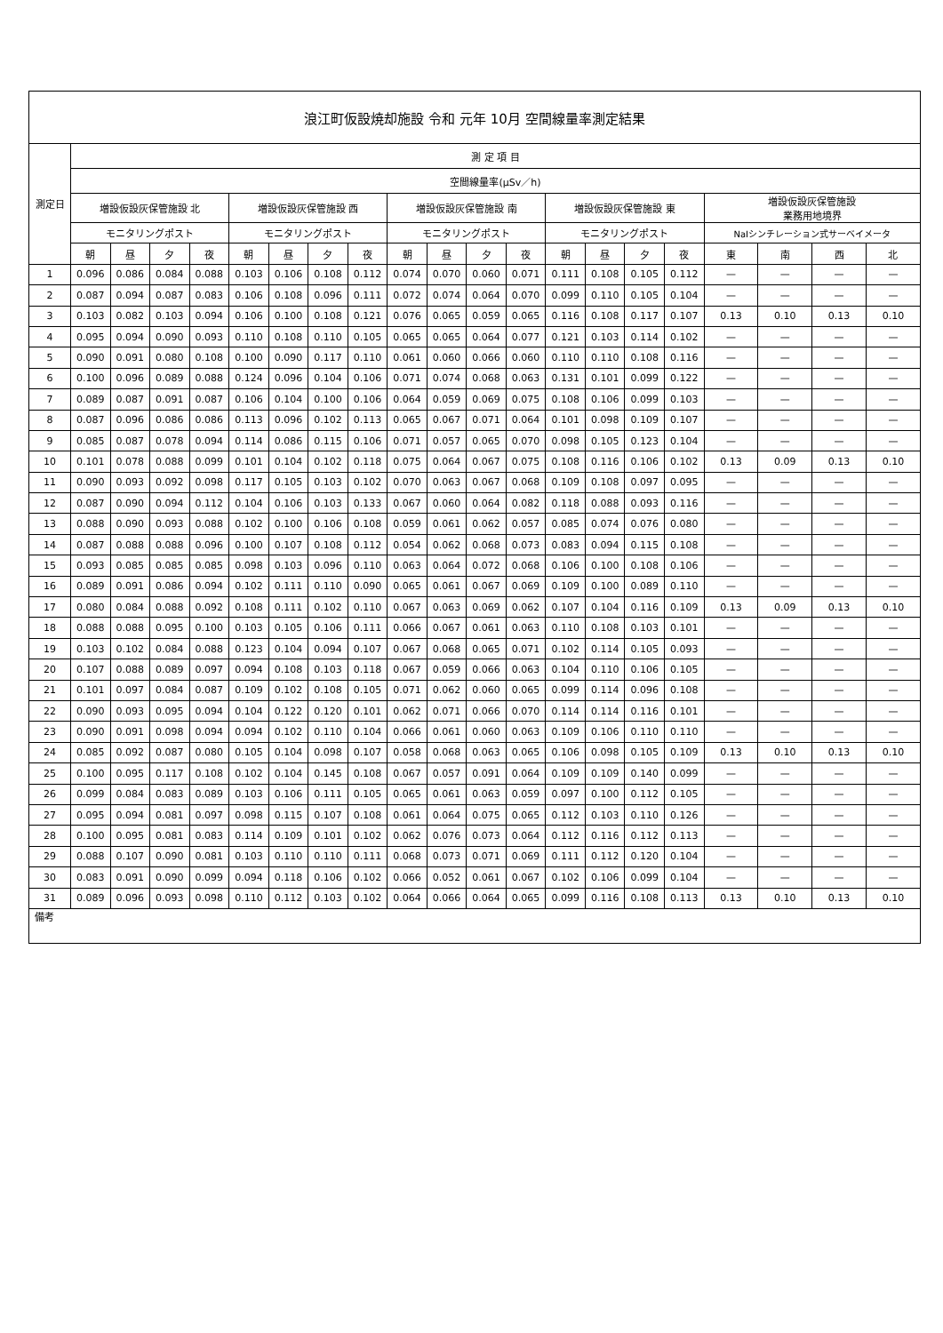| 浪江町仮設焼却施設 令和 元年 10月 空間線量率測定結果 | | | | | | | | | | | | | | | | | | | | |
| --- | --- | --- | --- | --- | --- | --- | --- | --- | --- | --- | --- | --- | --- | --- | --- | --- | --- | --- | --- | --- |
| 測定日 | 測 定 項 目 | | | | | | | | | | | | | | | | | | | |
| | 空間線量率(μSv／h) | | | | | | | | | | | | | | | | | | | |
| | 増設仮設灰保管施設 北 | | | | 増設仮設灰保管施設 西 | | | | 増設仮設灰保管施設 南 | | | | 増設仮設灰保管施設 東 | | | | 増設仮設灰保管施設 業務用地境界 | | | |
| | モニタリングポスト | | | | モニタリングポスト | | | | モニタリングポスト | | | | モニタリングポスト | | | | NaIシンチレーション式サーベイメータ | | | |
| | 朝 | 昼 | 夕 | 夜 | 朝 | 昼 | 夕 | 夜 | 朝 | 昼 | 夕 | 夜 | 朝 | 昼 | 夕 | 夜 | 東 | 南 | 西 | 北 |
| 1 | 0.096 | 0.086 | 0.084 | 0.088 | 0.103 | 0.106 | 0.108 | 0.112 | 0.074 | 0.070 | 0.060 | 0.071 | 0.111 | 0.108 | 0.105 | 0.112 | — | — | — | — |
| 2 | 0.087 | 0.094 | 0.087 | 0.083 | 0.106 | 0.108 | 0.096 | 0.111 | 0.072 | 0.074 | 0.064 | 0.070 | 0.099 | 0.110 | 0.105 | 0.104 | — | — | — | — |
| 3 | 0.103 | 0.082 | 0.103 | 0.094 | 0.106 | 0.100 | 0.108 | 0.121 | 0.076 | 0.065 | 0.059 | 0.065 | 0.116 | 0.108 | 0.117 | 0.107 | 0.13 | 0.10 | 0.13 | 0.10 |
| 4 | 0.095 | 0.094 | 0.090 | 0.093 | 0.110 | 0.108 | 0.110 | 0.105 | 0.065 | 0.065 | 0.064 | 0.077 | 0.121 | 0.103 | 0.114 | 0.102 | — | — | — | — |
| 5 | 0.090 | 0.091 | 0.080 | 0.108 | 0.100 | 0.090 | 0.117 | 0.110 | 0.061 | 0.060 | 0.066 | 0.060 | 0.110 | 0.110 | 0.108 | 0.116 | — | — | — | — |
| 6 | 0.100 | 0.096 | 0.089 | 0.088 | 0.124 | 0.096 | 0.104 | 0.106 | 0.071 | 0.074 | 0.068 | 0.063 | 0.131 | 0.101 | 0.099 | 0.122 | — | — | — | — |
| 7 | 0.089 | 0.087 | 0.091 | 0.087 | 0.106 | 0.104 | 0.100 | 0.106 | 0.064 | 0.059 | 0.069 | 0.075 | 0.108 | 0.106 | 0.099 | 0.103 | — | — | — | — |
| 8 | 0.087 | 0.096 | 0.086 | 0.086 | 0.113 | 0.096 | 0.102 | 0.113 | 0.065 | 0.067 | 0.071 | 0.064 | 0.101 | 0.098 | 0.109 | 0.107 | — | — | — | — |
| 9 | 0.085 | 0.087 | 0.078 | 0.094 | 0.114 | 0.086 | 0.115 | 0.106 | 0.071 | 0.057 | 0.065 | 0.070 | 0.098 | 0.105 | 0.123 | 0.104 | — | — | — | — |
| 10 | 0.101 | 0.078 | 0.088 | 0.099 | 0.101 | 0.104 | 0.102 | 0.118 | 0.075 | 0.064 | 0.067 | 0.075 | 0.108 | 0.116 | 0.106 | 0.102 | 0.13 | 0.09 | 0.13 | 0.10 |
| 11 | 0.090 | 0.093 | 0.092 | 0.098 | 0.117 | 0.105 | 0.103 | 0.102 | 0.070 | 0.063 | 0.067 | 0.068 | 0.109 | 0.108 | 0.097 | 0.095 | — | — | — | — |
| 12 | 0.087 | 0.090 | 0.094 | 0.112 | 0.104 | 0.106 | 0.103 | 0.133 | 0.067 | 0.060 | 0.064 | 0.082 | 0.118 | 0.088 | 0.093 | 0.116 | — | — | — | — |
| 13 | 0.088 | 0.090 | 0.093 | 0.088 | 0.102 | 0.100 | 0.106 | 0.108 | 0.059 | 0.061 | 0.062 | 0.057 | 0.085 | 0.074 | 0.076 | 0.080 | — | — | — | — |
| 14 | 0.087 | 0.088 | 0.088 | 0.096 | 0.100 | 0.107 | 0.108 | 0.112 | 0.054 | 0.062 | 0.068 | 0.073 | 0.083 | 0.094 | 0.115 | 0.108 | — | — | — | — |
| 15 | 0.093 | 0.085 | 0.085 | 0.085 | 0.098 | 0.103 | 0.096 | 0.110 | 0.063 | 0.064 | 0.072 | 0.068 | 0.106 | 0.100 | 0.108 | 0.106 | — | — | — | — |
| 16 | 0.089 | 0.091 | 0.086 | 0.094 | 0.102 | 0.111 | 0.110 | 0.090 | 0.065 | 0.061 | 0.067 | 0.069 | 0.109 | 0.100 | 0.089 | 0.110 | — | — | — | — |
| 17 | 0.080 | 0.084 | 0.088 | 0.092 | 0.108 | 0.111 | 0.102 | 0.110 | 0.067 | 0.063 | 0.069 | 0.062 | 0.107 | 0.104 | 0.116 | 0.109 | 0.13 | 0.09 | 0.13 | 0.10 |
| 18 | 0.088 | 0.088 | 0.095 | 0.100 | 0.103 | 0.105 | 0.106 | 0.111 | 0.066 | 0.067 | 0.061 | 0.063 | 0.110 | 0.108 | 0.103 | 0.101 | — | — | — | — |
| 19 | 0.103 | 0.102 | 0.084 | 0.088 | 0.123 | 0.104 | 0.094 | 0.107 | 0.067 | 0.068 | 0.065 | 0.071 | 0.102 | 0.114 | 0.105 | 0.093 | — | — | — | — |
| 20 | 0.107 | 0.088 | 0.089 | 0.097 | 0.094 | 0.108 | 0.103 | 0.118 | 0.067 | 0.059 | 0.066 | 0.063 | 0.104 | 0.110 | 0.106 | 0.105 | — | — | — | — |
| 21 | 0.101 | 0.097 | 0.084 | 0.087 | 0.109 | 0.102 | 0.108 | 0.105 | 0.071 | 0.062 | 0.060 | 0.065 | 0.099 | 0.114 | 0.096 | 0.108 | — | — | — | — |
| 22 | 0.090 | 0.093 | 0.095 | 0.094 | 0.104 | 0.122 | 0.120 | 0.101 | 0.062 | 0.071 | 0.066 | 0.070 | 0.114 | 0.114 | 0.116 | 0.101 | — | — | — | — |
| 23 | 0.090 | 0.091 | 0.098 | 0.094 | 0.094 | 0.102 | 0.110 | 0.104 | 0.066 | 0.061 | 0.060 | 0.063 | 0.109 | 0.106 | 0.110 | 0.110 | — | — | — | — |
| 24 | 0.085 | 0.092 | 0.087 | 0.080 | 0.105 | 0.104 | 0.098 | 0.107 | 0.058 | 0.068 | 0.063 | 0.065 | 0.106 | 0.098 | 0.105 | 0.109 | 0.13 | 0.10 | 0.13 | 0.10 |
| 25 | 0.100 | 0.095 | 0.117 | 0.108 | 0.102 | 0.104 | 0.145 | 0.108 | 0.067 | 0.057 | 0.091 | 0.064 | 0.109 | 0.109 | 0.140 | 0.099 | — | — | — | — |
| 26 | 0.099 | 0.084 | 0.083 | 0.089 | 0.103 | 0.106 | 0.111 | 0.105 | 0.065 | 0.061 | 0.063 | 0.059 | 0.097 | 0.100 | 0.112 | 0.105 | — | — | — | — |
| 27 | 0.095 | 0.094 | 0.081 | 0.097 | 0.098 | 0.115 | 0.107 | 0.108 | 0.061 | 0.064 | 0.075 | 0.065 | 0.112 | 0.103 | 0.110 | 0.126 | — | — | — | — |
| 28 | 0.100 | 0.095 | 0.081 | 0.083 | 0.114 | 0.109 | 0.101 | 0.102 | 0.062 | 0.076 | 0.073 | 0.064 | 0.112 | 0.116 | 0.112 | 0.113 | — | — | — | — |
| 29 | 0.088 | 0.107 | 0.090 | 0.081 | 0.103 | 0.110 | 0.110 | 0.111 | 0.068 | 0.073 | 0.071 | 0.069 | 0.111 | 0.112 | 0.120 | 0.104 | — | — | — | — |
| 30 | 0.083 | 0.091 | 0.090 | 0.099 | 0.094 | 0.118 | 0.106 | 0.102 | 0.066 | 0.052 | 0.061 | 0.067 | 0.102 | 0.106 | 0.099 | 0.104 | — | — | — | — |
| 31 | 0.089 | 0.096 | 0.093 | 0.098 | 0.110 | 0.112 | 0.103 | 0.102 | 0.064 | 0.066 | 0.064 | 0.065 | 0.099 | 0.116 | 0.108 | 0.113 | 0.13 | 0.10 | 0.13 | 0.10 |
| 備考 | | | | | | | | | | | | | | | | | | | | |